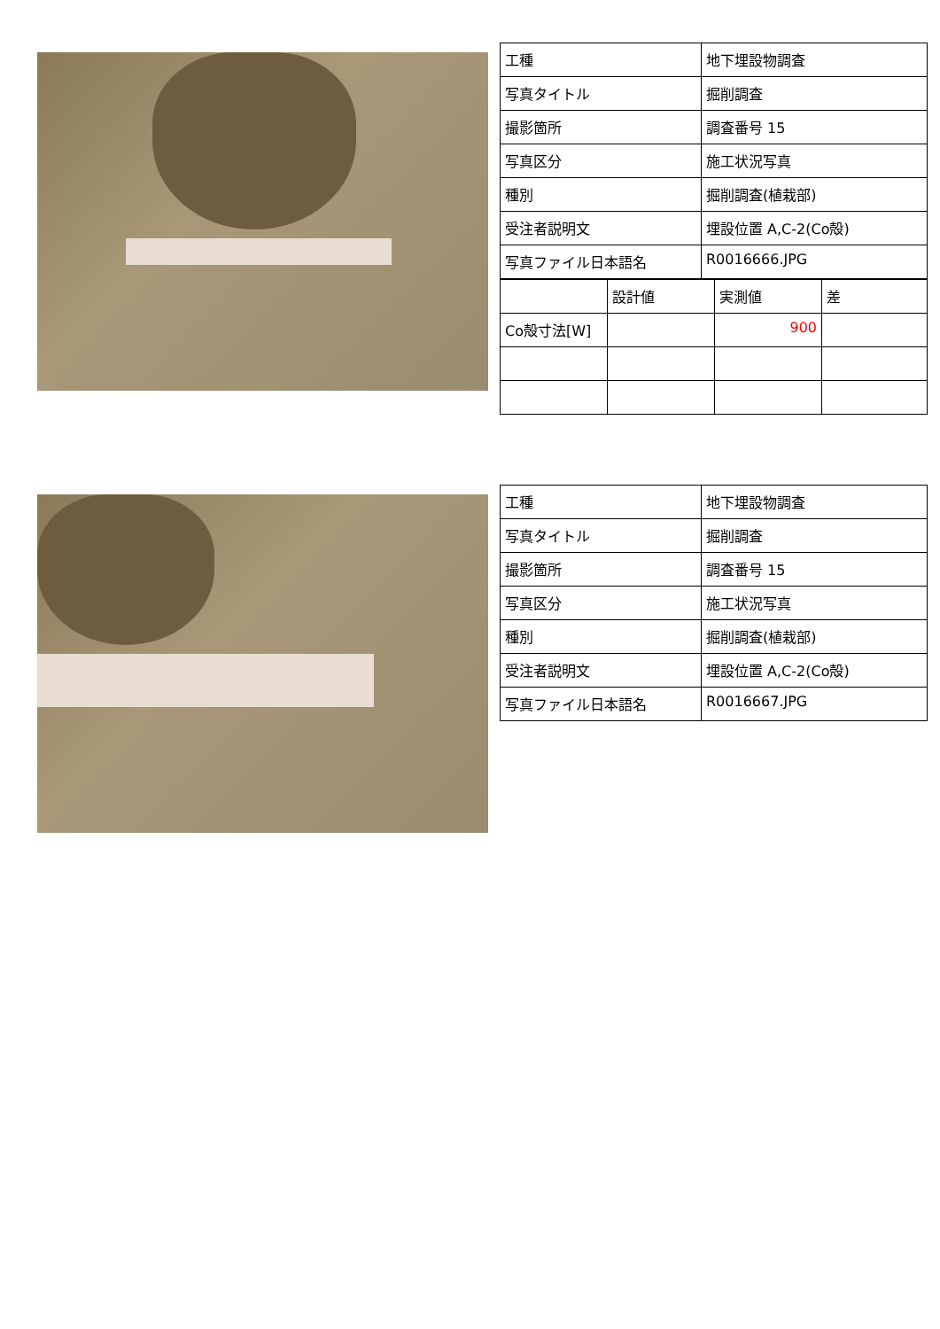| 工種 | 地下埋設物調査 |
| 写真タイトル | 掘削調査 |
| 撮影箇所 | 調査番号 15 |
| 写真区分 | 施工状況写真 |
| 種別 | 掘削調査(植栽部) |
| 受注者説明文 | 埋設位置 A,C-2(Co殻) |
| 写真ファイル日本語名 | R0016666.JPG |
| | 設計値 | 実測値 | 差 |
| Co殻寸法[W] | | 900 | |
| 工種 | 地下埋設物調査 |
| 写真タイトル | 掘削調査 |
| 撮影箇所 | 調査番号 15 |
| 写真区分 | 施工状況写真 |
| 種別 | 掘削調査(植栽部) |
| 受注者説明文 | 埋設位置 A,C-2(Co殻) |
| 写真ファイル日本語名 | R0016667.JPG |